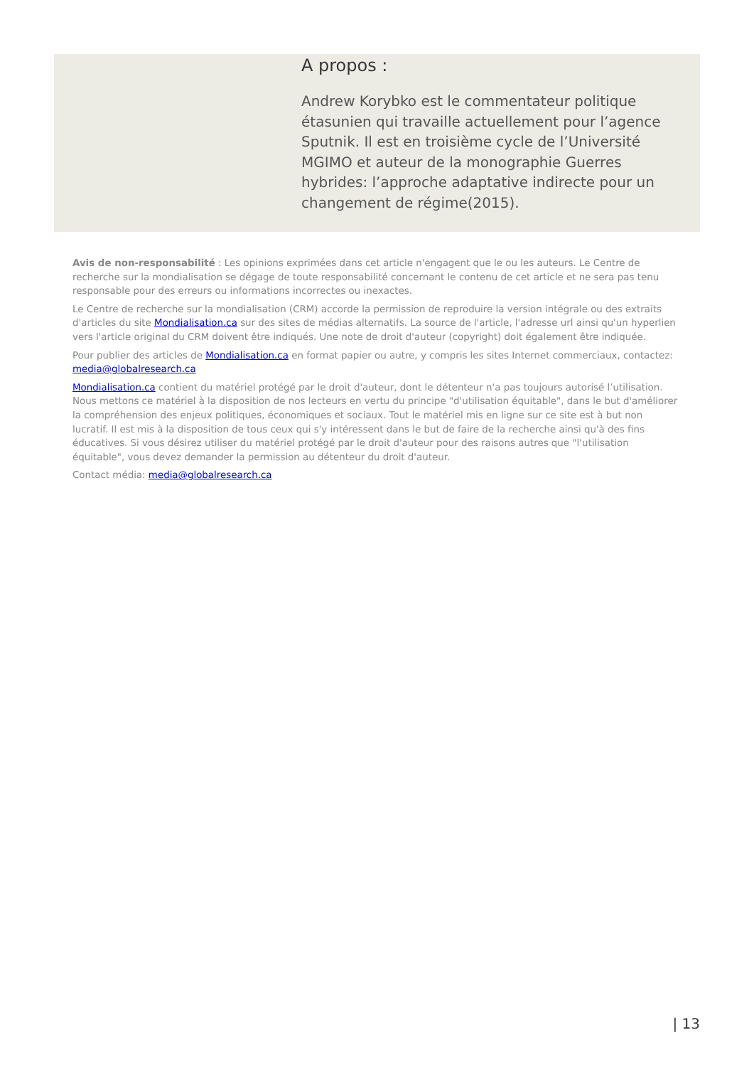A propos :
Andrew Korybko est le commentateur politique étasunien qui travaille actuellement pour l’agence Sputnik. Il est en troisième cycle de l’Université MGIMO et auteur de la monographie Guerres hybrides: l’approche adaptative indirecte pour un changement de régime(2015).
Avis de non-responsabilité : Les opinions exprimées dans cet article n'engagent que le ou les auteurs. Le Centre de recherche sur la mondialisation se dégage de toute responsabilité concernant le contenu de cet article et ne sera pas tenu responsable pour des erreurs ou informations incorrectes ou inexactes.
Le Centre de recherche sur la mondialisation (CRM) accorde la permission de reproduire la version intégrale ou des extraits d'articles du site Mondialisation.ca sur des sites de médias alternatifs. La source de l'article, l'adresse url ainsi qu'un hyperlien vers l'article original du CRM doivent être indiqués. Une note de droit d'auteur (copyright) doit également être indiquée.
Pour publier des articles de Mondialisation.ca en format papier ou autre, y compris les sites Internet commerciaux, contactez: media@globalresearch.ca
Mondialisation.ca contient du matériel protégé par le droit d'auteur, dont le détenteur n'a pas toujours autorisé l’utilisation. Nous mettons ce matériel à la disposition de nos lecteurs en vertu du principe "d'utilisation équitable", dans le but d'améliorer la compréhension des enjeux politiques, économiques et sociaux. Tout le matériel mis en ligne sur ce site est à but non lucratif. Il est mis à la disposition de tous ceux qui s'y intéressent dans le but de faire de la recherche ainsi qu'à des fins éducatives. Si vous désirez utiliser du matériel protégé par le droit d'auteur pour des raisons autres que "l'utilisation équitable", vous devez demander la permission au détenteur du droit d'auteur.
Contact média: media@globalresearch.ca
| 13